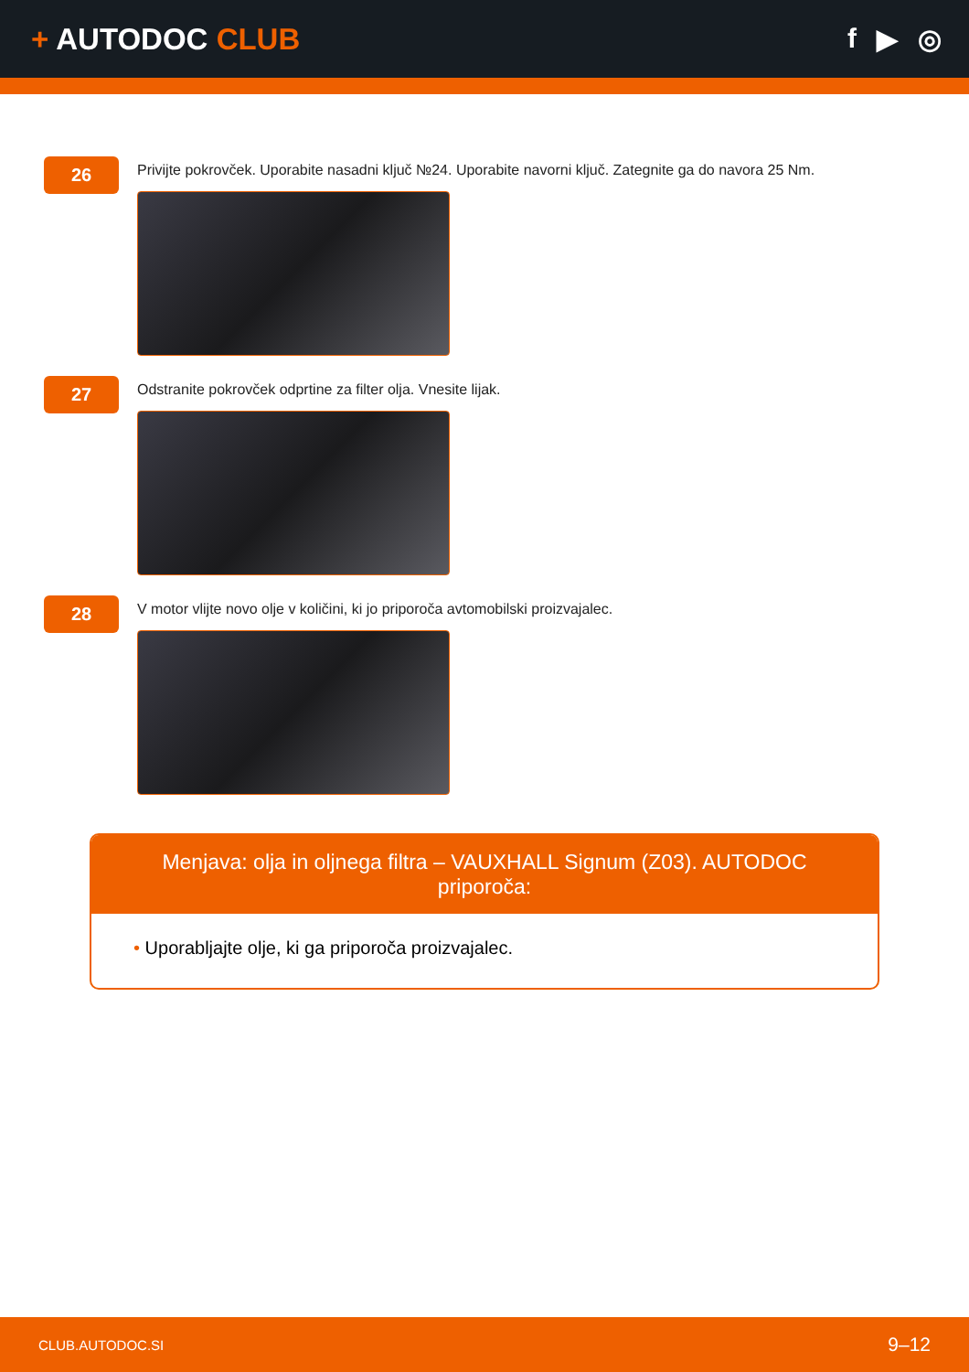+ AUTODOC CLUB
f ▶ ◎
26
Privijte pokrovček. Uporabite nasadni ključ №24. Uporabite navorni ključ. Zategnite ga do navora 25 Nm.
27
Odstranite pokrovček odprtine za filter olja. Vnesite lijak.
28
V motor vlijte novo olje v količini, ki jo priporoča avtomobilski proizvajalec.
Menjava: olja in oljnega filtra – VAUXHALL Signum (Z03). AUTODOC priporoča:
• Uporabljajte olje, ki ga priporoča proizvajalec.
CLUB.AUTODOC.SI
9–12